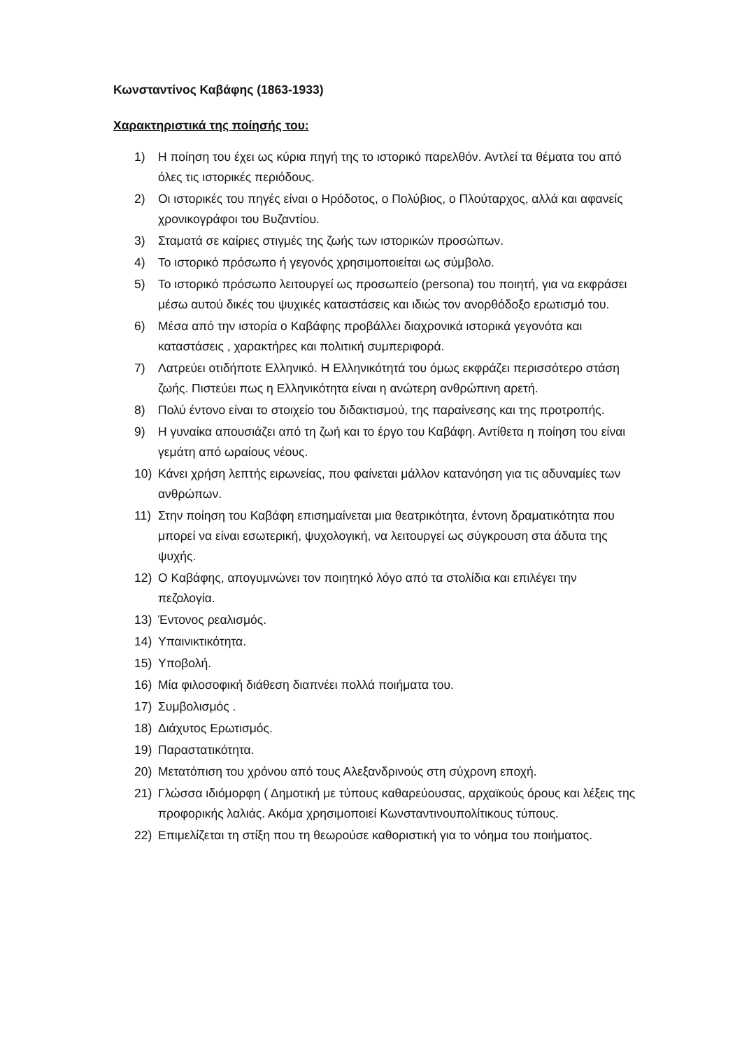Κωνσταντίνος Καβάφης (1863-1933)
Χαρακτηριστικά της ποίησής του:
1) Η ποίηση του έχει ως κύρια πηγή της το ιστορικό παρελθόν. Αντλεί τα θέματα του από όλες τις ιστορικές περιόδους.
2) Οι ιστορικές του πηγές είναι ο Ηρόδοτος, ο Πολύβιος, ο Πλούταρχος, αλλά και αφανείς χρονικογράφοι του Βυζαντίου.
3) Σταματά σε καίριες στιγμές της ζωής των ιστορικών προσώπων.
4) Το ιστορικό πρόσωπο ή γεγονός χρησιμοποιείται ως σύμβολο.
5) Το ιστορικό πρόσωπο λειτουργεί ως προσωπείο (persona) του ποιητή, για να εκφράσει μέσω αυτού δικές του ψυχικές καταστάσεις και ιδιώς τον ανορθόδοξο ερωτισμό του.
6) Μέσα από την ιστορία ο Καβάφης προβάλλει διαχρονικά ιστορικά γεγονότα και καταστάσεις , χαρακτήρες και πολιτική συμπεριφορά.
7) Λατρεύει οτιδήποτε Ελληνικό. Η Ελληνικότητά του όμως εκφράζει περισσότερο στάση ζωής. Πιστεύει πως η Ελληνικότητα είναι η ανώτερη ανθρώπινη αρετή.
8) Πολύ έντονο είναι το στοιχείο του διδακτισμού, της παραίνεσης και της προτροπής.
9) Η γυναίκα απουσιάζει από τη ζωή και το έργο του Καβάφη. Αντίθετα η ποίηση του είναι γεμάτη από ωραίους νέους.
10) Κάνει χρήση λεπτής ειρωνείας, που φαίνεται μάλλον κατανόηση για τις αδυναμίες των ανθρώπων.
11) Στην ποίηση του Καβάφη επισημαίνεται μια θεατρικότητα, έντονη δραματικότητα που μπορεί να είναι εσωτερική, ψυχολογική, να λειτουργεί ως σύγκρουση στα άδυτα της ψυχής.
12) Ο Καβάφης, απογυμνώνει τον ποιητηκό λόγο από τα στολίδια και επιλέγει την πεζολογία.
13) Έντονος ρεαλισμός.
14) Υπαινικτικότητα.
15) Υποβολή.
16) Μία φιλοσοφική διάθεση διαπνέει πολλά ποιήματα του.
17) Συμβολισμός .
18) Διάχυτος Ερωτισμός.
19) Παραστατικότητα.
20) Μετατόπιση του χρόνου από τους Αλεξανδρινούς στη σύχρονη εποχή.
21) Γλώσσα ιδιόμορφη ( Δημοτική με τύπους καθαρεύουσας, αρχαϊκούς όρους και λέξεις της προφορικής λαλιάς. Ακόμα χρησιμοποιεί Κωνσταντινουπολίτικους τύπους.
22) Επιμελίζεται τη στίξη που τη θεωρούσε καθοριστική για το νόημα του ποιήματος.